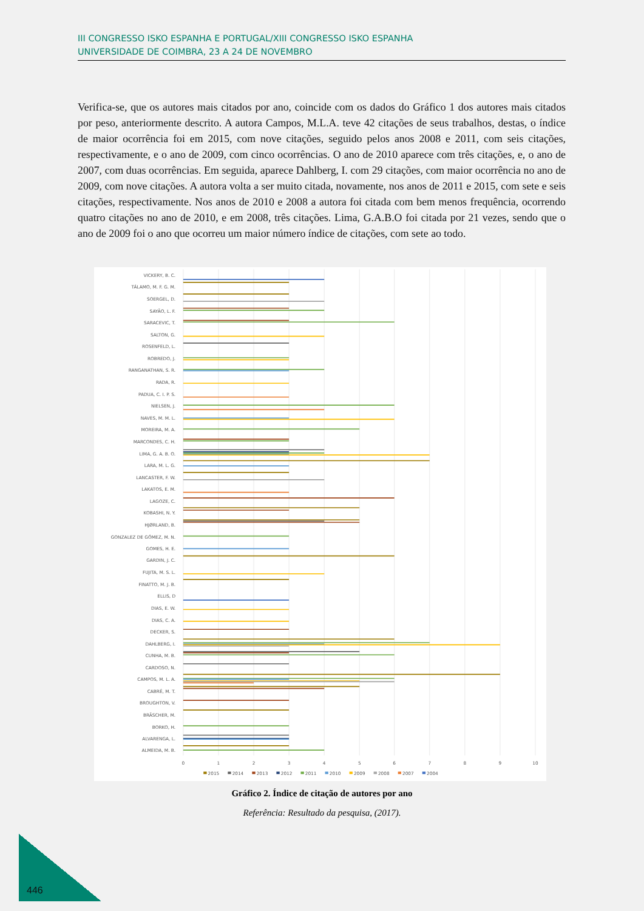III CONGRESSO ISKO ESPANHA E PORTUGAL/XIII CONGRESSO ISKO ESPANHA
UNIVERSIDADE DE COIMBRA, 23 A 24 DE NOVEMBRO
Verifica-se, que os autores mais citados por ano, coincide com os dados do Gráfico 1 dos autores mais citados por peso, anteriormente descrito. A autora Campos, M.L.A. teve 42 citações de seus trabalhos, destas, o índice de maior ocorrência foi em 2015, com nove citações, seguido pelos anos 2008 e 2011, com seis citações, respectivamente, e o ano de 2009, com cinco ocorrências. O ano de 2010 aparece com três citações, e, o ano de 2007, com duas ocorrências. Em seguida, aparece Dahlberg, I. com 29 citações, com maior ocorrência no ano de 2009, com nove citações. A autora volta a ser muito citada, novamente, nos anos de 2011 e 2015, com sete e seis citações, respectivamente. Nos anos de 2010 e 2008 a autora foi citada com bem menos frequência, ocorrendo quatro citações no ano de 2010, e em 2008, três citações. Lima, G.A.B.O foi citada por 21 vezes, sendo que o ano de 2009 foi o ano que ocorreu um maior número índice de citações, com sete ao todo.
VICKERY, B. C.
TÁLAMO, M. F. G. M.
SOERGEL, D.
SAYÃO, L. F.
SARACEVIC, T.
SALTON, G.
ROSENFELD, L.
ROBREDO, J.
RANGANATHAN, S. R.
RADA, R.
PADUA, C. I. P. S.
NIELSEN, J.
NAVES, M. M. L.
MOREIRA, M. A.
MARCONDES, C. H.
LIMA, G. A. B. O.
LARA, M. L. G.
LANCASTER, F. W.
LAKATOS, E. M.
LAGOZE, C.
KOBASHI, N. Y.
HJØRLAND, B.
GONZALEZ DE GÓMEZ, M. N.
GOMES, H. E.
GARDIN, J. C.
FUJITA, M. S. L.
FINATTO, M. J. B.
ELLIS, D
DIAS, E. W.
DIAS, C. A.
DECKER, S.
DAHLBERG, I.
CUNHA, M. B.
CARDOSO, N.
CAMPOS, M. L. A.
CABRÉ, M. T.
BROUGHTON, V.
BRÄSCHER, M.
BORKO, H.
ALVARENGA, L.
ALMEIDA, M. B.
0
1
2
3
4
5
6
7
8
9
10
2015
2014
2013
2012
2011
2010
2009
2008
2007
2004
Gráfico 2. Índice de citação de autores por ano
Referência: Resultado da pesquisa, (2017).
446